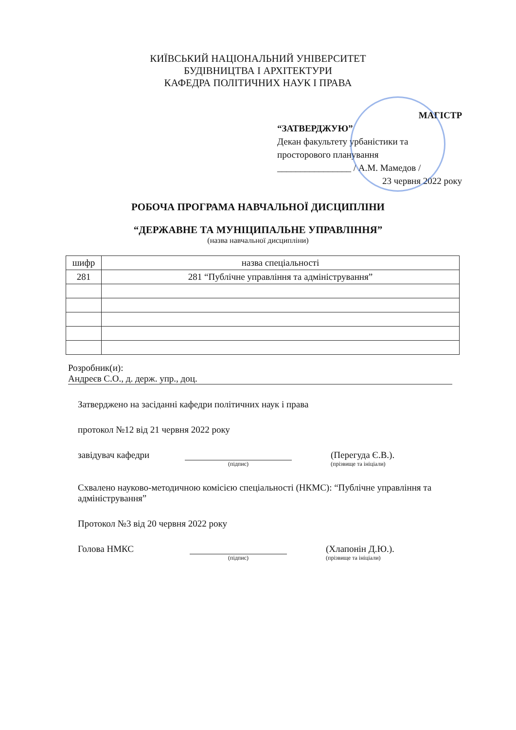КИЇВСЬКИЙ НАЦІОНАЛЬНИЙ УНІВЕРСИТЕТ
БУДІВНИЦТВА І АРХІТЕКТУРИ
КАФЕДРА ПОЛІТИЧНИХ НАУК І ПРАВА
МАГІСТР
“ЗАТВЕРДЖУЮ”
Декан факультету урбаністики та просторового планування
________________ / А.М. Мамедов /
23 червня 2022 року
РОБОЧА ПРОГРАМА НАВЧАЛЬНОЇ ДИСЦИПЛІНИ
“ДЕРЖАВНЕ ТА МУНІЦИПАЛЬНЕ УПРАВЛІННЯ”
(назва навчальної дисципліни)
| шифр | назва спеціальності |
| --- | --- |
| 281 | 281 “Публічне управління та адміністрування” |
Розробник(и):
Андреєв С.О., д. держ. упр., доц.
Затверджено на засіданні кафедри політичних наук і права
протокол №12 від 21 червня 2022 року
завідувач кафедри (Перегуда Є.В.).
(підпис) (прізвище та ініціали)
Схвалено науково-методичною комісією спеціальності (НКМС): “Публічне управління та адміністрування”
Протокол №3 від 20 червня 2022 року
Голова НМКС (Хлапонін Д.Ю.).
(підпис) (прізвище та ініціали)